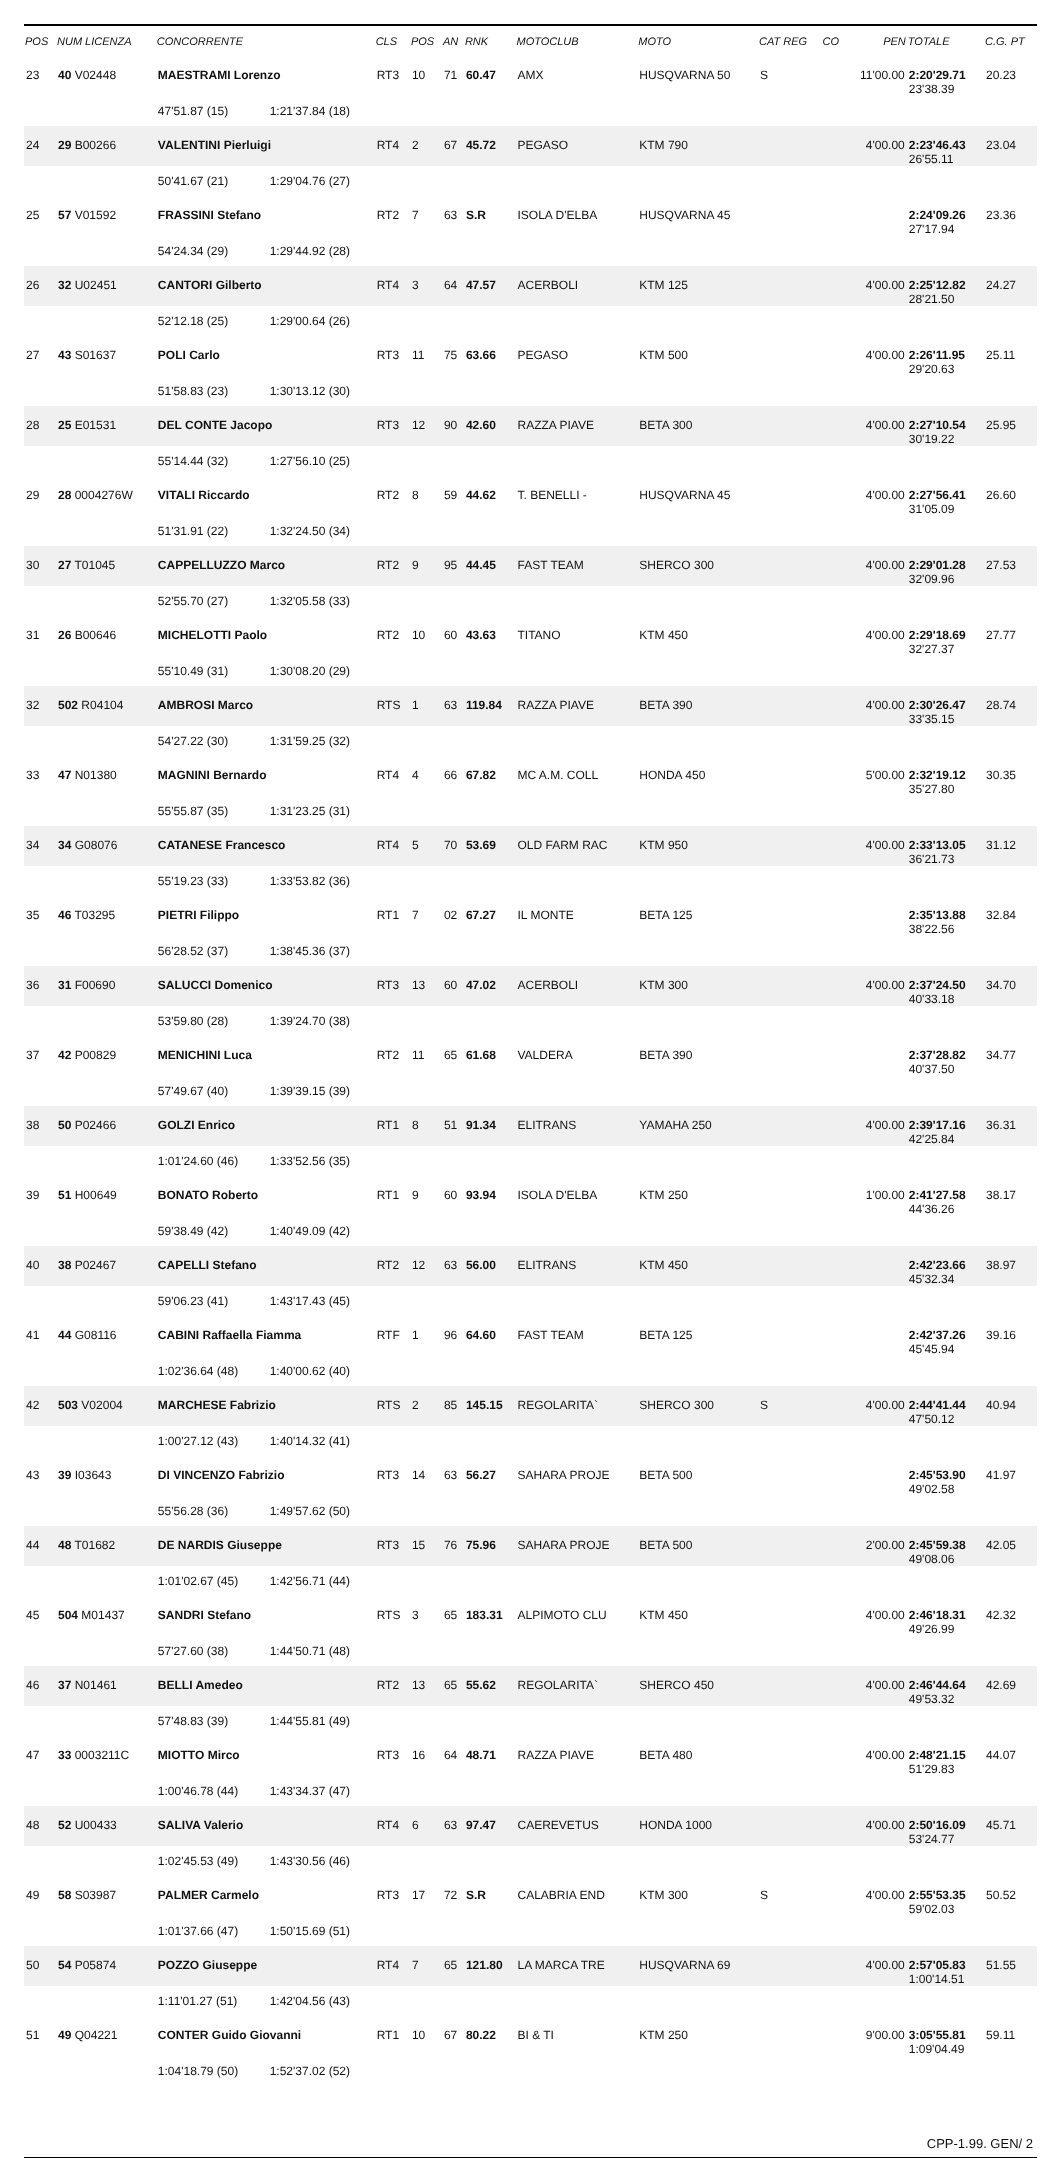| POS | NUM LICENZA | CONCORRENTE | | CLS | POS | AN | RNK | MOTOCLUB | MOTO | CAT REG | CO | PEN | TOTALE | C.G. PT |
| --- | --- | --- | --- | --- | --- | --- | --- | --- | --- | --- | --- | --- | --- | --- |
| 23 | 40 V02448 | MAESTRAMI Lorenzo | | RT3 | 10 | 71 | 60.47 | AMX | HUSQVARNA 50 | S | | 11'00.00 | 2:20'29.71 23'38.39 | 20.23 |
| | | 47'51.87 (15) | 1:21'37.84 (18) | | | | | | | | | | | |
| 24 | 29 B00266 | VALENTINI Pierluigi | | RT4 | 2 | 67 | 45.72 | PEGASO | KTM 790 | | | 4'00.00 | 2:23'46.43 26'55.11 | 23.04 |
| | | 50'41.67 (21) | 1:29'04.76 (27) | | | | | | | | | | | |
| 25 | 57 V01592 | FRASSINI Stefano | | RT2 | 7 | 63 | S.R | ISOLA D'ELBA | HUSQVARNA 45 | | | | 2:24'09.26 27'17.94 | 23.36 |
| | | 54'24.34 (29) | 1:29'44.92 (28) | | | | | | | | | | | |
| 26 | 32 U02451 | CANTORI Gilberto | | RT4 | 3 | 64 | 47.57 | ACERBOLI | KTM 125 | | | 4'00.00 | 2:25'12.82 28'21.50 | 24.27 |
| | | 52'12.18 (25) | 1:29'00.64 (26) | | | | | | | | | | | |
| 27 | 43 S01637 | POLI Carlo | | RT3 | 11 | 75 | 63.66 | PEGASO | KTM 500 | | | 4'00.00 | 2:26'11.95 29'20.63 | 25.11 |
| | | 51'58.83 (23) | 1:30'13.12 (30) | | | | | | | | | | | |
| 28 | 25 E01531 | DEL CONTE Jacopo | | RT3 | 12 | 90 | 42.60 | RAZZA PIAVE | BETA 300 | | | 4'00.00 | 2:27'10.54 30'19.22 | 25.95 |
| | | 55'14.44 (32) | 1:27'56.10 (25) | | | | | | | | | | | |
| 29 | 28 0004276W | VITALI Riccardo | | RT2 | 8 | 59 | 44.62 | T. BENELLI - | HUSQVARNA 45 | | | 4'00.00 | 2:27'56.41 31'05.09 | 26.60 |
| | | 51'31.91 (22) | 1:32'24.50 (34) | | | | | | | | | | | |
| 30 | 27 T01045 | CAPPELLUZZO Marco | | RT2 | 9 | 95 | 44.45 | FAST TEAM | SHERCO 300 | | | 4'00.00 | 2:29'01.28 32'09.96 | 27.53 |
| | | 52'55.70 (27) | 1:32'05.58 (33) | | | | | | | | | | | |
| 31 | 26 B00646 | MICHELOTTI Paolo | | RT2 | 10 | 60 | 43.63 | TITANO | KTM 450 | | | 4'00.00 | 2:29'18.69 32'27.37 | 27.77 |
| | | 55'10.49 (31) | 1:30'08.20 (29) | | | | | | | | | | | |
| 32 | 502 R04104 | AMBROSI Marco | | RTS | 1 | 63 | 119.84 | RAZZA PIAVE | BETA 390 | | | 4'00.00 | 2:30'26.47 33'35.15 | 28.74 |
| | | 54'27.22 (30) | 1:31'59.25 (32) | | | | | | | | | | | |
| 33 | 47 N01380 | MAGNINI Bernardo | | RT4 | 4 | 66 | 67.82 | MC A.M. COLL | HONDA 450 | | | 5'00.00 | 2:32'19.12 35'27.80 | 30.35 |
| | | 55'55.87 (35) | 1:31'23.25 (31) | | | | | | | | | | | |
| 34 | 34 G08076 | CATANESE Francesco | | RT4 | 5 | 70 | 53.69 | OLD FARM RAC | KTM 950 | | | 4'00.00 | 2:33'13.05 36'21.73 | 31.12 |
| | | 55'19.23 (33) | 1:33'53.82 (36) | | | | | | | | | | | |
| 35 | 46 T03295 | PIETRI Filippo | | RT1 | 7 | 02 | 67.27 | IL MONTE | BETA 125 | | | | 2:35'13.88 38'22.56 | 32.84 |
| | | 56'28.52 (37) | 1:38'45.36 (37) | | | | | | | | | | | |
| 36 | 31 F00690 | SALUCCI Domenico | | RT3 | 13 | 60 | 47.02 | ACERBOLI | KTM 300 | | | 4'00.00 | 2:37'24.50 40'33.18 | 34.70 |
| | | 53'59.80 (28) | 1:39'24.70 (38) | | | | | | | | | | | |
| 37 | 42 P00829 | MENICHINI Luca | | RT2 | 11 | 65 | 61.68 | VALDERA | BETA 390 | | | | 2:37'28.82 40'37.50 | 34.77 |
| | | 57'49.67 (40) | 1:39'39.15 (39) | | | | | | | | | | | |
| 38 | 50 P02466 | GOLZI Enrico | | RT1 | 8 | 51 | 91.34 | ELITRANS | YAMAHA 250 | | | 4'00.00 | 2:39'17.16 42'25.84 | 36.31 |
| | | 1:01'24.60 (46) | 1:33'52.56 (35) | | | | | | | | | | | |
| 39 | 51 H00649 | BONATO Roberto | | RT1 | 9 | 60 | 93.94 | ISOLA D'ELBA | KTM 250 | | | 1'00.00 | 2:41'27.58 44'36.26 | 38.17 |
| | | 59'38.49 (42) | 1:40'49.09 (42) | | | | | | | | | | | |
| 40 | 38 P02467 | CAPELLI Stefano | | RT2 | 12 | 63 | 56.00 | ELITRANS | KTM 450 | | | | 2:42'23.66 45'32.34 | 38.97 |
| | | 59'06.23 (41) | 1:43'17.43 (45) | | | | | | | | | | | |
| 41 | 44 G08116 | CABINI Raffaella Fiamma | | RTF | 1 | 96 | 64.60 | FAST TEAM | BETA 125 | | | | 2:42'37.26 45'45.94 | 39.16 |
| | | 1:02'36.64 (48) | 1:40'00.62 (40) | | | | | | | | | | | |
| 42 | 503 V02004 | MARCHESE Fabrizio | | RTS | 2 | 85 | 145.15 | REGOLARITA` | SHERCO 300 | S | | 4'00.00 | 2:44'41.44 47'50.12 | 40.94 |
| | | 1:00'27.12 (43) | 1:40'14.32 (41) | | | | | | | | | | | |
| 43 | 39 I03643 | DI VINCENZO Fabrizio | | RT3 | 14 | 63 | 56.27 | SAHARA PROJE | BETA 500 | | | | 2:45'53.90 49'02.58 | 41.97 |
| | | 55'56.28 (36) | 1:49'57.62 (50) | | | | | | | | | | | |
| 44 | 48 T01682 | DE NARDIS Giuseppe | | RT3 | 15 | 76 | 75.96 | SAHARA PROJE | BETA 500 | | | 2'00.00 | 2:45'59.38 49'08.06 | 42.05 |
| | | 1:01'02.67 (45) | 1:42'56.71 (44) | | | | | | | | | | | |
| 45 | 504 M01437 | SANDRI Stefano | | RTS | 3 | 65 | 183.31 | ALPIMOTO CLU | KTM 450 | | | 4'00.00 | 2:46'18.31 49'26.99 | 42.32 |
| | | 57'27.60 (38) | 1:44'50.71 (48) | | | | | | | | | | | |
| 46 | 37 N01461 | BELLI Amedeo | | RT2 | 13 | 65 | 55.62 | REGOLARITA` | SHERCO 450 | | | 4'00.00 | 2:46'44.64 49'53.32 | 42.69 |
| | | 57'48.83 (39) | 1:44'55.81 (49) | | | | | | | | | | | |
| 47 | 33 0003211C | MIOTTO Mirco | | RT3 | 16 | 64 | 48.71 | RAZZA PIAVE | BETA 480 | | | 4'00.00 | 2:48'21.15 51'29.83 | 44.07 |
| | | 1:00'46.78 (44) | 1:43'34.37 (47) | | | | | | | | | | | |
| 48 | 52 U00433 | SALIVA Valerio | | RT4 | 6 | 63 | 97.47 | CAEREVETUS | HONDA 1000 | | | 4'00.00 | 2:50'16.09 53'24.77 | 45.71 |
| | | 1:02'45.53 (49) | 1:43'30.56 (46) | | | | | | | | | | | |
| 49 | 58 S03987 | PALMER Carmelo | | RT3 | 17 | 72 | S.R | CALABRIA END | KTM 300 | S | | 4'00.00 | 2:55'53.35 59'02.03 | 50.52 |
| | | 1:01'37.66 (47) | 1:50'15.69 (51) | | | | | | | | | | | |
| 50 | 54 P05874 | POZZO Giuseppe | | RT4 | 7 | 65 | 121.80 | LA MARCA TRE | HUSQVARNA 69 | | | 4'00.00 | 2:57'05.83 1:00'14.51 | 51.55 |
| | | 1:11'01.27 (51) | 1:42'04.56 (43) | | | | | | | | | | | |
| 51 | 49 Q04221 | CONTER Guido Giovanni | | RT1 | 10 | 67 | 80.22 | BI & TI | KTM 250 | | | 9'00.00 | 3:05'55.81 1:09'04.49 | 59.11 |
| | | 1:04'18.79 (50) | 1:52'37.02 (52) | | | | | | | | | | | |
CPP-1.99. GEN/ 2